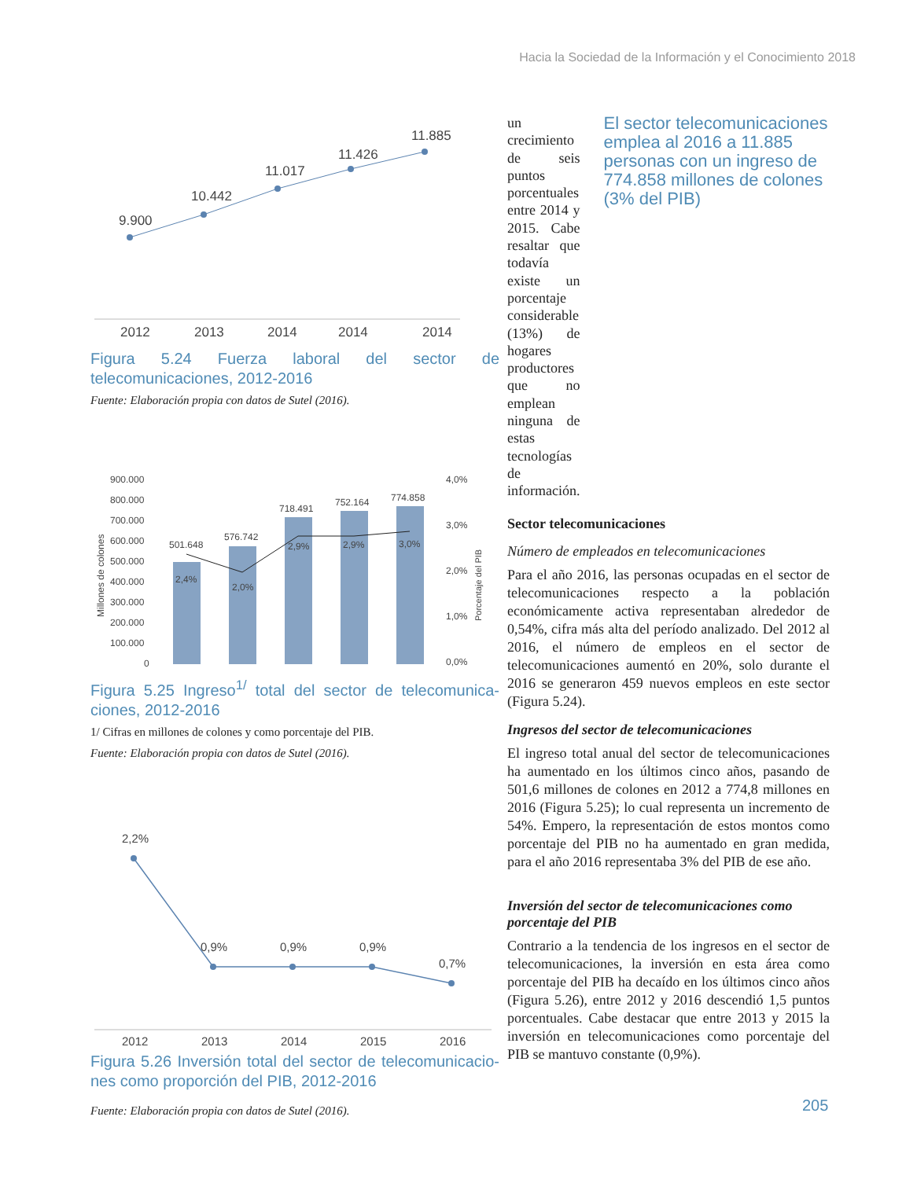Hacia la Sociedad de la Información y el Conocimiento 2018
9.900
10.442
11.017
11.426
11.885
2012
2013
2014
2014
2014
Figura 5.24 Fuerza laboral del sector de telecomunicaciones, 2012-2016
Fuente: Elaboración propia con datos de Sutel (2016).
900.000
800.000
700.000
600.000
500.000
400.000
300.000
200.000
100.000
0
4,0%
3,0%
2,0%
1,0%
0,0%
501.648
576.742
718.491
752.164
774.858
2,4%
2,0%
2,9%
2,9%
3,0%
Millones de colones
Porcentaje del PIB
Figura 5.25 Ingreso<sup>1/</sup> total del sector de telecomunica-ciones, 2012-2016
1/ Cifras en millones de colones y como porcentaje del PIB.
Fuente: Elaboración propia con datos de Sutel (2016).
2,2%
0,9%
0,9%
0,9%
0,7%
2012
2013
2014
2015
2016
Figura 5.26 Inversión total del sector de telecomunicacio-nes como proporción del PIB, 2012-2016
Fuente: Elaboración propia con datos de Sutel (2016).
un crecimiento de seis puntos porcentuales entre 2014 y 2015. Cabe resaltar que todavía existe un porcentaje considerable (13%) de hogares productores que no emplean ninguna de estas tecnologías de información.
El sector telecomunicaciones emplea al 2016 a 11.885 personas con un ingreso de 774.858 millones de colones (3% del PIB)
Sector telecomunicaciones
Número de empleados en telecomunicaciones
Para el año 2016, las personas ocupadas en el sector de telecomunicaciones respecto a la población económicamente activa representaban alrededor de 0,54%, cifra más alta del período analizado. Del 2012 al 2016, el número de empleos en el sector de telecomunicaciones aumentó en 20%, solo durante el 2016 se generaron 459 nuevos empleos en este sector (Figura 5.24).
Ingresos del sector de telecomunicaciones
El ingreso total anual del sector de telecomunicaciones ha aumentado en los últimos cinco años, pasando de 501,6 millones de colones en 2012 a 774,8 millones en 2016 (Figura 5.25); lo cual representa un incremento de 54%. Empero, la representación de estos montos como porcentaje del PIB no ha aumentado en gran medida, para el año 2016 representaba 3% del PIB de ese año.
Inversión del sector de telecomunicaciones como porcentaje del PIB
Contrario a la tendencia de los ingresos en el sector de telecomunicaciones, la inversión en esta área como porcentaje del PIB ha decaído en los últimos cinco años (Figura 5.26), entre 2012 y 2016 descendió 1,5 puntos porcentuales. Cabe destacar que entre 2013 y 2015 la inversión en telecomunicaciones como porcentaje del PIB se mantuvo constante (0,9%).
205